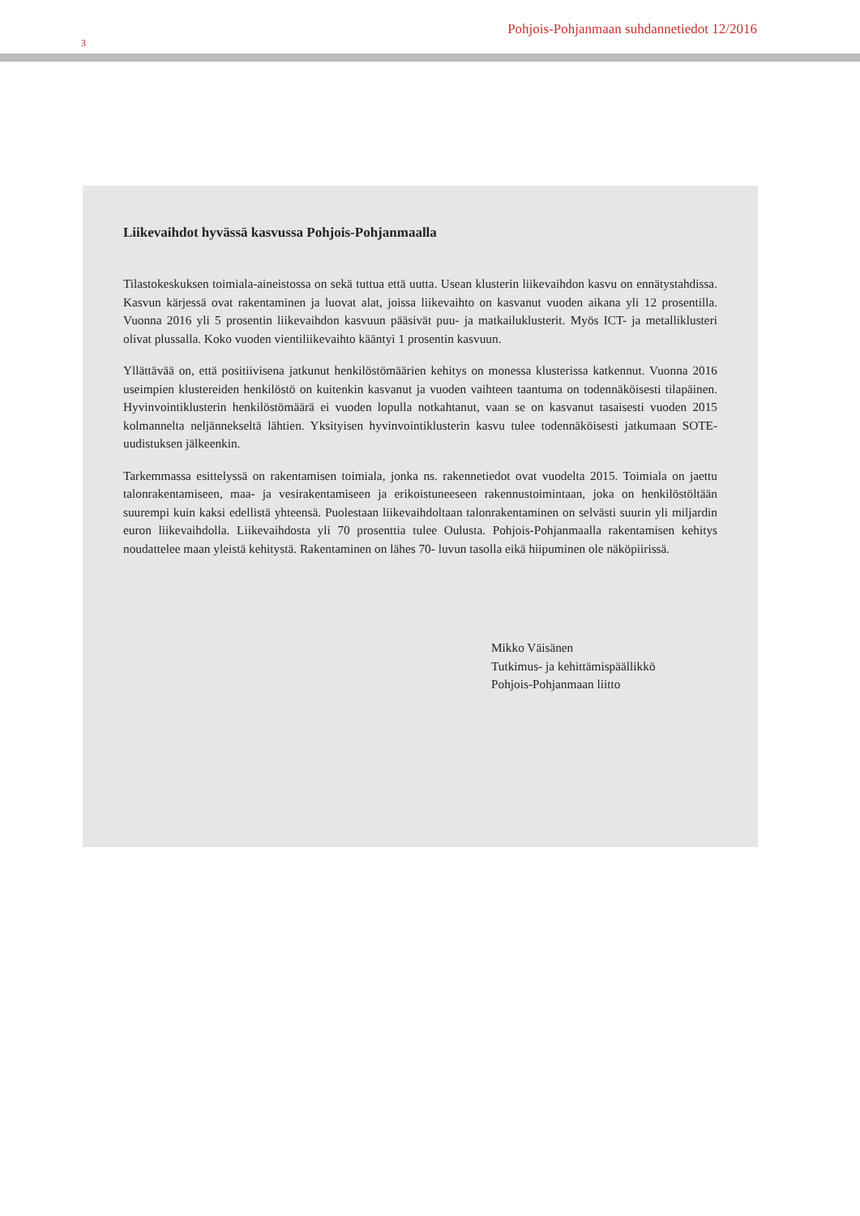3
Pohjois-Pohjanmaan suhdannetiedot 12/2016
Liikevaihdot hyvässä kasvussa Pohjois-Pohjanmaalla
Tilastokeskuksen toimiala-aineistossa on sekä tuttua että uutta. Usean klusterin liikevaihdon kasvu on ennätystahdissa. Kasvun kärjessä ovat rakentaminen ja luovat alat, joissa liikevaihto on kasvanut vuoden aikana yli 12 prosentilla. Vuonna 2016 yli 5 prosentin liikevaihdon kasvuun pääsivät puu- ja matkailuklusterit. Myös ICT- ja metalliklusteri olivat plussalla. Koko vuoden vientiliikevaihto kääntyi 1 prosentin kasvuun.
Yllättävää on, että positiivisena jatkunut henkilöstömäärien kehitys on monessa klusterissa katkennut. Vuonna 2016 useimpien klustereiden henkilöstö on kuitenkin kasvanut ja vuoden vaihteen taantuma on todennäköisesti tilapäinen. Hyvinvointiklusterin henkilöstömäärä ei vuoden lopulla notkahtanut, vaan se on kasvanut tasaisesti vuoden 2015 kolmannelta neljännekseltä lähtien. Yksityisen hyvinvointiklusterin kasvu tulee todennäköisesti jatkumaan SOTE- uudistuksen jälkeenkin.
Tarkemmassa esittelyssä on rakentamisen toimiala, jonka ns. rakennetiedot ovat vuodelta 2015. Toimiala on jaettu talonrakentamiseen, maa- ja vesirakentamiseen ja erikoistuneeseen rakennustoimintaan, joka on henkilöstöltään suurempi kuin kaksi edellistä yhteensä. Puolestaan liikevaihdoltaan talonrakentaminen on selvästi suurin yli miljardin euron liikevaihdolla. Liikevaihdosta yli 70 prosenttia tulee Oulusta. Pohjois-Pohjanmaalla rakentamisen kehitys noudattelee maan yleistä kehitystä. Rakentaminen on lähes 70- luvun tasolla eikä hiipuminen ole näköpiirissä.
Mikko Väisänen
Tutkimus- ja kehittämispäällikkö
Pohjois-Pohjanmaan liitto